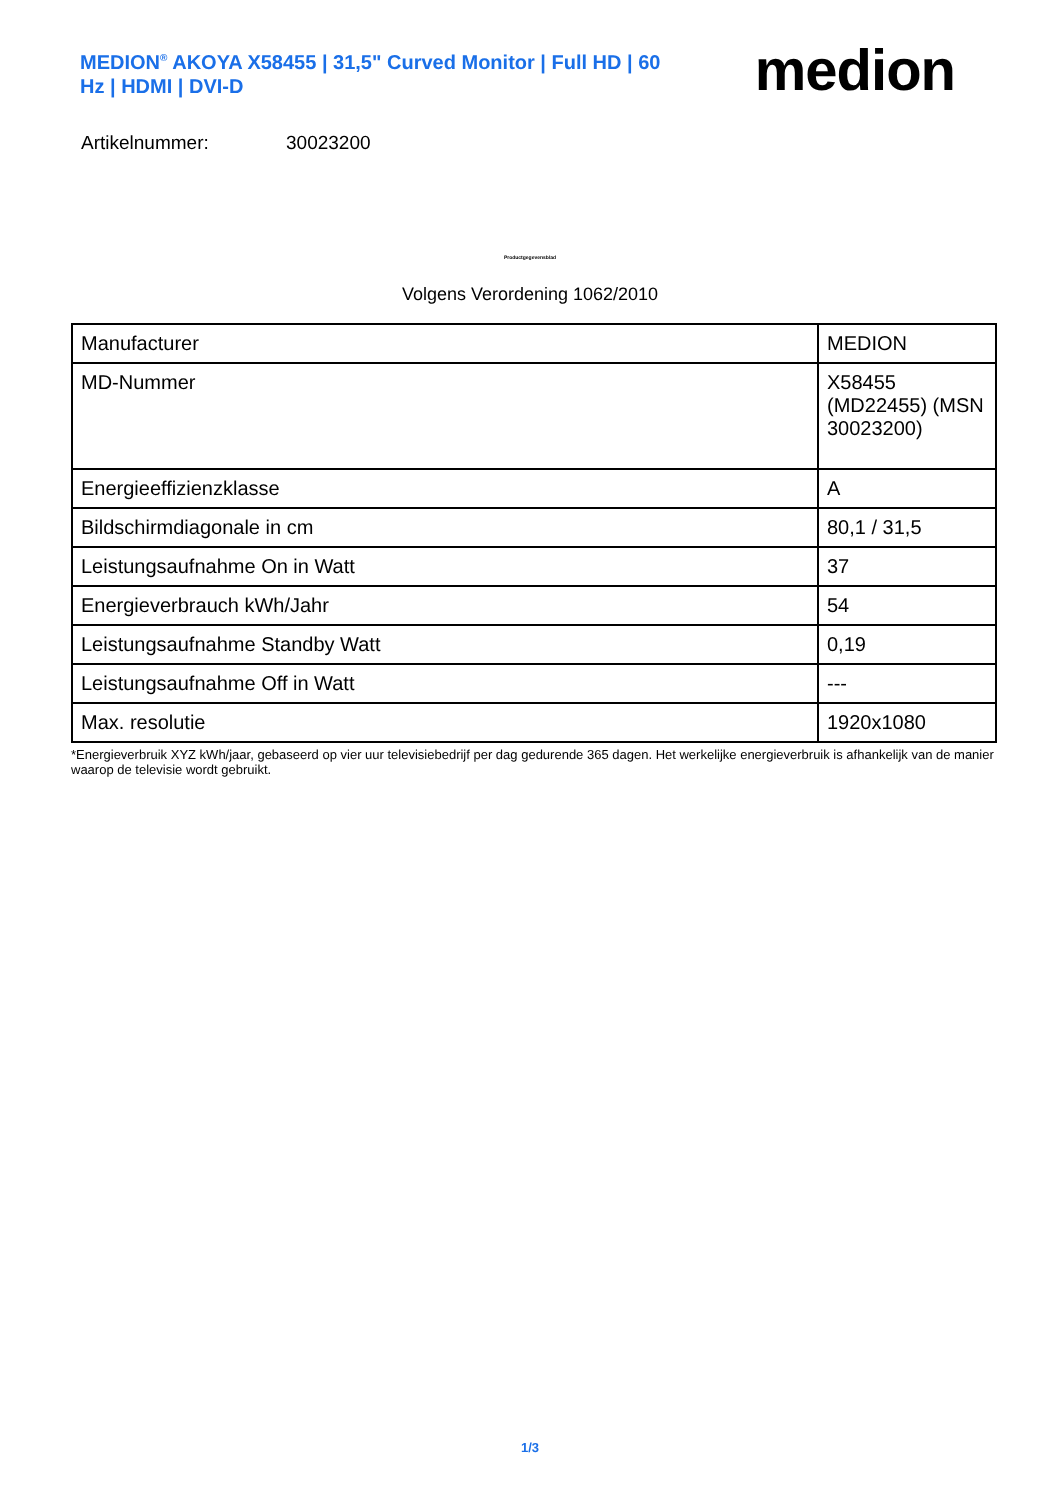MEDION<sup>®</sup> AKOYA X58455 | 31,5" Curved Monitor | Full HD | 60 Hz | HDMI | DVI-D
medion
Artikelnummer: 30023200
Productgegevensblad
Volgens Verordening 1062/2010
| Manufacturer | MEDION |
| MD-Nummer | X58455 (MD22455) (MSN 30023200) |
| Energieeffizienzklasse | A |
| Bildschirmdiagonale in cm | 80,1 / 31,5 |
| Leistungsaufnahme On in Watt | 37 |
| Energieverbrauch kWh/Jahr | 54 |
| Leistungsaufnahme Standby Watt | 0,19 |
| Leistungsaufnahme Off in Watt | --- |
| Max. resolutie | 1920x1080 |
*Energieverbruik XYZ kWh/jaar, gebaseerd op vier uur televisiebedrijf per dag gedurende 365 dagen. Het werkelijke energieverbruik is afhankelijk van de manier waarop de televisie wordt gebruikt.
1/3